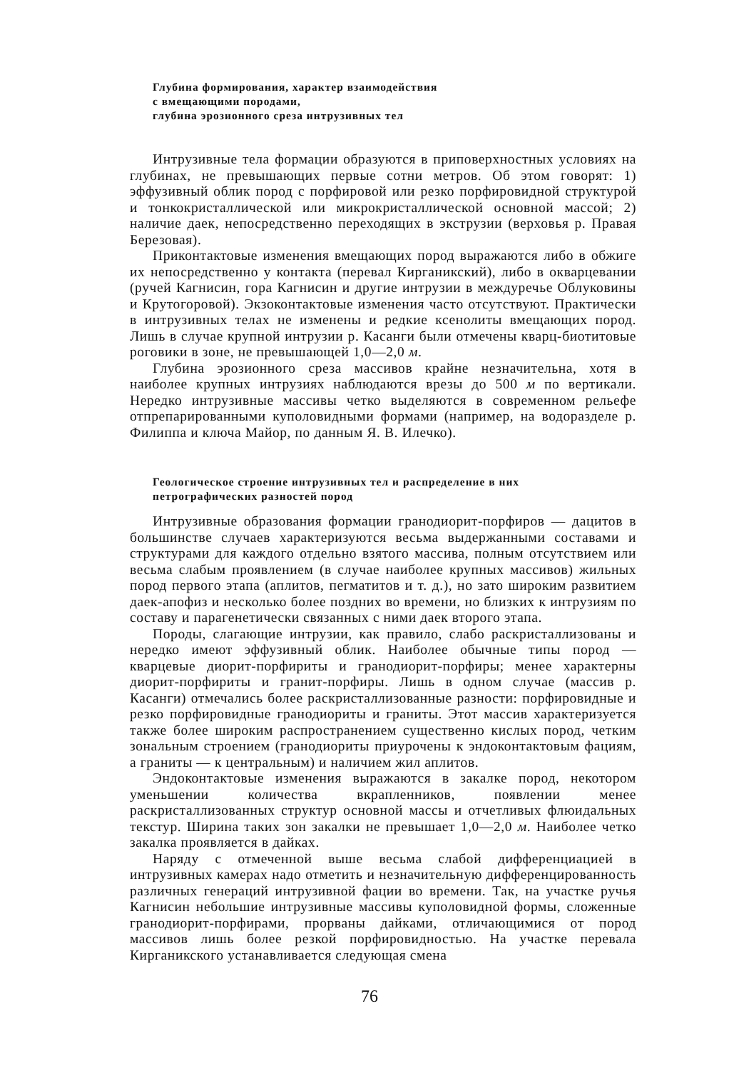Глубина формирования, характер взаимодействия
с вмещающими породами,
глубина эрозионного среза интрузивных тел
Интрузивные тела формации образуются в приповерхностных условиях на глубинах, не превышающих первые сотни метров. Об этом говорят: 1) эффузивный облик пород с порфировой или резко порфировидной структурой и тонкокристаллической или микрокристаллической основной массой; 2) наличие даек, непосредственно переходящих в экструзии (верховья р. Правая Березовая).
Приконтактовые изменения вмещающих пород выражаются либо в обжиге их непосредственно у контакта (перевал Кирганикский), либо в окварцевании (ручей Кагнисин, гора Кагнисин и другие интрузии в междуречье Облуковины и Крутогоровой). Экзоконтактовые изменения часто отсутствуют. Практически в интрузивных телах не изменены и редкие ксенолиты вмещающих пород. Лишь в случае крупной интрузии р. Касанги были отмечены кварц-биотитовые роговики в зоне, не превышающей 1,0—2,0 м.
Глубина эрозионного среза массивов крайне незначительна, хотя в наиболее крупных интрузиях наблюдаются врезы до 500 м по вертикали. Нередко интрузивные массивы четко выделяются в современном рельефе отпрепарированными куполовидными формами (например, на водоразделе р. Филиппа и ключа Майор, по данным Я. В. Илечко).
Геологическое строение интрузивных тел и распределение в них
петрографических разностей пород
Интрузивные образования формации гранодиорит-порфиров — дацитов в большинстве случаев характеризуются весьма выдержанными составами и структурами для каждого отдельно взятого массива, полным отсутствием или весьма слабым проявлением (в случае наиболее крупных массивов) жильных пород первого этапа (аплитов, пегматитов и т. д.), но зато широким развитием даек-апофиз и несколько более поздних во времени, но близких к интрузиям по составу и парагенетически связанных с ними даек второго этапа.
Породы, слагающие интрузии, как правило, слабо раскристаллизованы и нередко имеют эффузивный облик. Наиболее обычные типы пород — кварцевые диорит-порфириты и гранодиорит-порфиры; менее характерны диорит-порфириты и гранит-порфиры. Лишь в одном случае (массив р. Касанги) отмечались более раскристаллизованные разности: порфировидные и резко порфировидные гранодиориты и граниты. Этот массив характеризуется также более широким распространением существенно кислых пород, четким зональным строением (гранодиориты приурочены к эндоконтактовым фациям, а граниты — к центральным) и наличием жил аплитов.
Эндоконтактовые изменения выражаются в закалке пород, некотором уменьшении количества вкрапленников, появлении менее раскристаллизованных структур основной массы и отчетливых флюидальных текстур. Ширина таких зон закалки не превышает 1,0—2,0 м. Наиболее четко закалка проявляется в дайках.
Наряду с отмеченной выше весьма слабой дифференциацией в интрузивных камерах надо отметить и незначительную дифференцированность различных генераций интрузивной фации во времени. Так, на участке ручья Кагнисин небольшие интрузивные массивы куполовидной формы, сложенные гранодиорит-порфирами, прорваны дайками, отличающимися от пород массивов лишь более резкой порфировидностью. На участке перевала Кирганикского устанавливается следующая смена
76